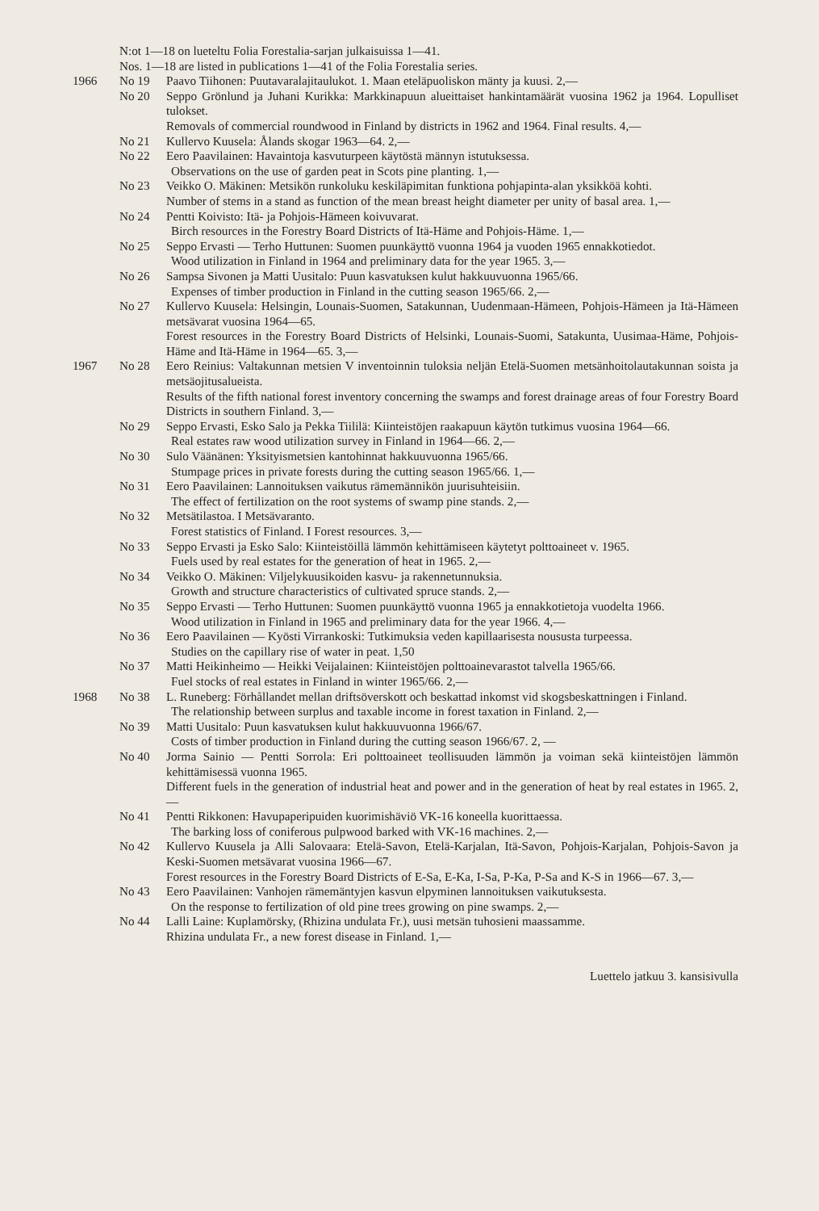N:ot 1—18 on lueteltu Folia Forestalia-sarjan julkaisuissa 1—41.
Nos. 1—18 are listed in publications 1—41 of the Folia Forestalia series.
1966 No 19 Paavo Tiihonen: Puutavaralajitaulukot. 1. Maan eteläpuoliskon mänty ja kuusi. 2,—
No 20 Seppo Grönlund ja Juhani Kurikka: Markkinapuun alueittaiset hankintamäärät vuosina 1962 ja 1964. Lopulliset tulokset.
Removals of commercial roundwood in Finland by districts in 1962 and 1964. Final results. 4,—
No 21 Kullervo Kuusela: Ålands skogar 1963—64. 2,—
No 22 Eero Paavilainen: Havaintoja kasvuturpeen käytöstä männyn istutuksessa.
Observations on the use of garden peat in Scots pine planting. 1,—
No 23 Veikko O. Mäkinen: Metsikön runkoluku keskiläpimitan funktiona pohjapinta-alan yksikköä kohti.
Number of stems in a stand as function of the mean breast height diameter per unity of basal area. 1,—
No 24 Pentti Koivisto: Itä- ja Pohjois-Hämeen koivuvarat.
Birch resources in the Forestry Board Districts of Itä-Häme and Pohjois-Häme. 1,—
No 25 Seppo Ervasti — Terho Huttunen: Suomen puunkäyttö vuonna 1964 ja vuoden 1965 ennakkotiedot.
Wood utilization in Finland in 1964 and preliminary data for the year 1965. 3,—
No 26 Sampsa Sivonen ja Matti Uusitalo: Puun kasvatuksen kulut hakkuuvuonna 1965/66.
Expenses of timber production in Finland in the cutting season 1965/66. 2,—
No 27 Kullervo Kuusela: Helsingin, Lounais-Suomen, Satakunnan, Uudenmaan-Hämeen, Pohjois-Hämeen ja Itä-Hämeen metsävarat vuosina 1964—65.
Forest resources in the Forestry Board Districts of Helsinki, Lounais-Suomi, Satakunta, Uusimaa-Häme, Pohjois-Häme and Itä-Häme in 1964—65. 3,—
1967 No 28 Eero Reinius: Valtakunnan metsien V inventoinnin tuloksia neljän Etelä-Suomen metsänhoitolautakunnan soista ja metsäojitusalueista.
Results of the fifth national forest inventory concerning the swamps and forest drainage areas of four Forestry Board Districts in southern Finland. 3,—
No 29 Seppo Ervasti, Esko Salo ja Pekka Tiililä: Kiinteistöjen raakapuun käytön tutkimus vuosina 1964—66.
Real estates raw wood utilization survey in Finland in 1964—66. 2,—
No 30 Sulo Väänänen: Yksityismetsien kantohinnat hakkuuvuonna 1965/66.
Stumpage prices in private forests during the cutting season 1965/66. 1,—
No 31 Eero Paavilainen: Lannoituksen vaikutus rämemännikön juurisuhteisiin.
The effect of fertilization on the root systems of swamp pine stands. 2,—
No 32 Metsätilastoa. I Metsävaranto.
Forest statistics of Finland. I Forest resources. 3,—
No 33 Seppo Ervasti ja Esko Salo: Kiinteistöillä lämmön kehittämiseen käytetyt polttoaineet v. 1965.
Fuels used by real estates for the generation of heat in 1965. 2,—
No 34 Veikko O. Mäkinen: Viljelykuusikoiden kasvu- ja rakennetunnuksia.
Growth and structure characteristics of cultivated spruce stands. 2,—
No 35 Seppo Ervasti — Terho Huttunen: Suomen puunkäyttö vuonna 1965 ja ennakkotietoja vuodelta 1966.
Wood utilization in Finland in 1965 and preliminary data for the year 1966. 4,—
No 36 Eero Paavilainen — Kyösti Virrankoski: Tutkimuksia veden kapillaarisesta noususta turpeessa.
Studies on the capillary rise of water in peat. 1,50
No 37 Matti Heikinheimo — Heikki Veijalainen: Kiinteistöjen polttoainevarastot talvella 1965/66.
Fuel stocks of real estates in Finland in winter 1965/66. 2,—
1968 No 38 L. Runeberg: Förhållandet mellan driftsöverskott och beskattad inkomst vid skogsbeskattningen i Finland.
The relationship between surplus and taxable income in forest taxation in Finland. 2,—
No 39 Matti Uusitalo: Puun kasvatuksen kulut hakkuuvuonna 1966/67.
Costs of timber production in Finland during the cutting season 1966/67. 2, —
No 40 Jorma Sainio — Pentti Sorrola: Eri polttoaineet teollisuuden lämmön ja voiman sekä kiinteistöjen lämmön kehittämisessä vuonna 1965.
Different fuels in the generation of industrial heat and power and in the generation of heat by real estates in 1965. 2,—
No 41 Pentti Rikkonen: Havupaperipuiden kuorimishäviö VK-16 koneella kuorittaessa.
The barking loss of coniferous pulpwood barked with VK-16 machines. 2,—
No 42 Kullervo Kuusela ja Alli Salovaara: Etelä-Savon, Etelä-Karjalan, Itä-Savon, Pohjois-Karjalan, Pohjois-Savon ja Keski-Suomen metsävarat vuosina 1966—67.
Forest resources in the Forestry Board Districts of E-Sa, E-Ka, I-Sa, P-Ka, P-Sa and K-S in 1966—67. 3,—
No 43 Eero Paavilainen: Vanhojen rämemäntyjen kasvun elpyminen lannoituksen vaikutuksesta.
On the response to fertilization of old pine trees growing on pine swamps. 2,—
No 44 Lalli Laine: Kuplamörsky, (Rhizina undulata Fr.), uusi metsän tuhosieni maassamme.
Rhizina undulata Fr., a new forest disease in Finland. 1,—
Luettelo jatkuu 3. kansisivulla